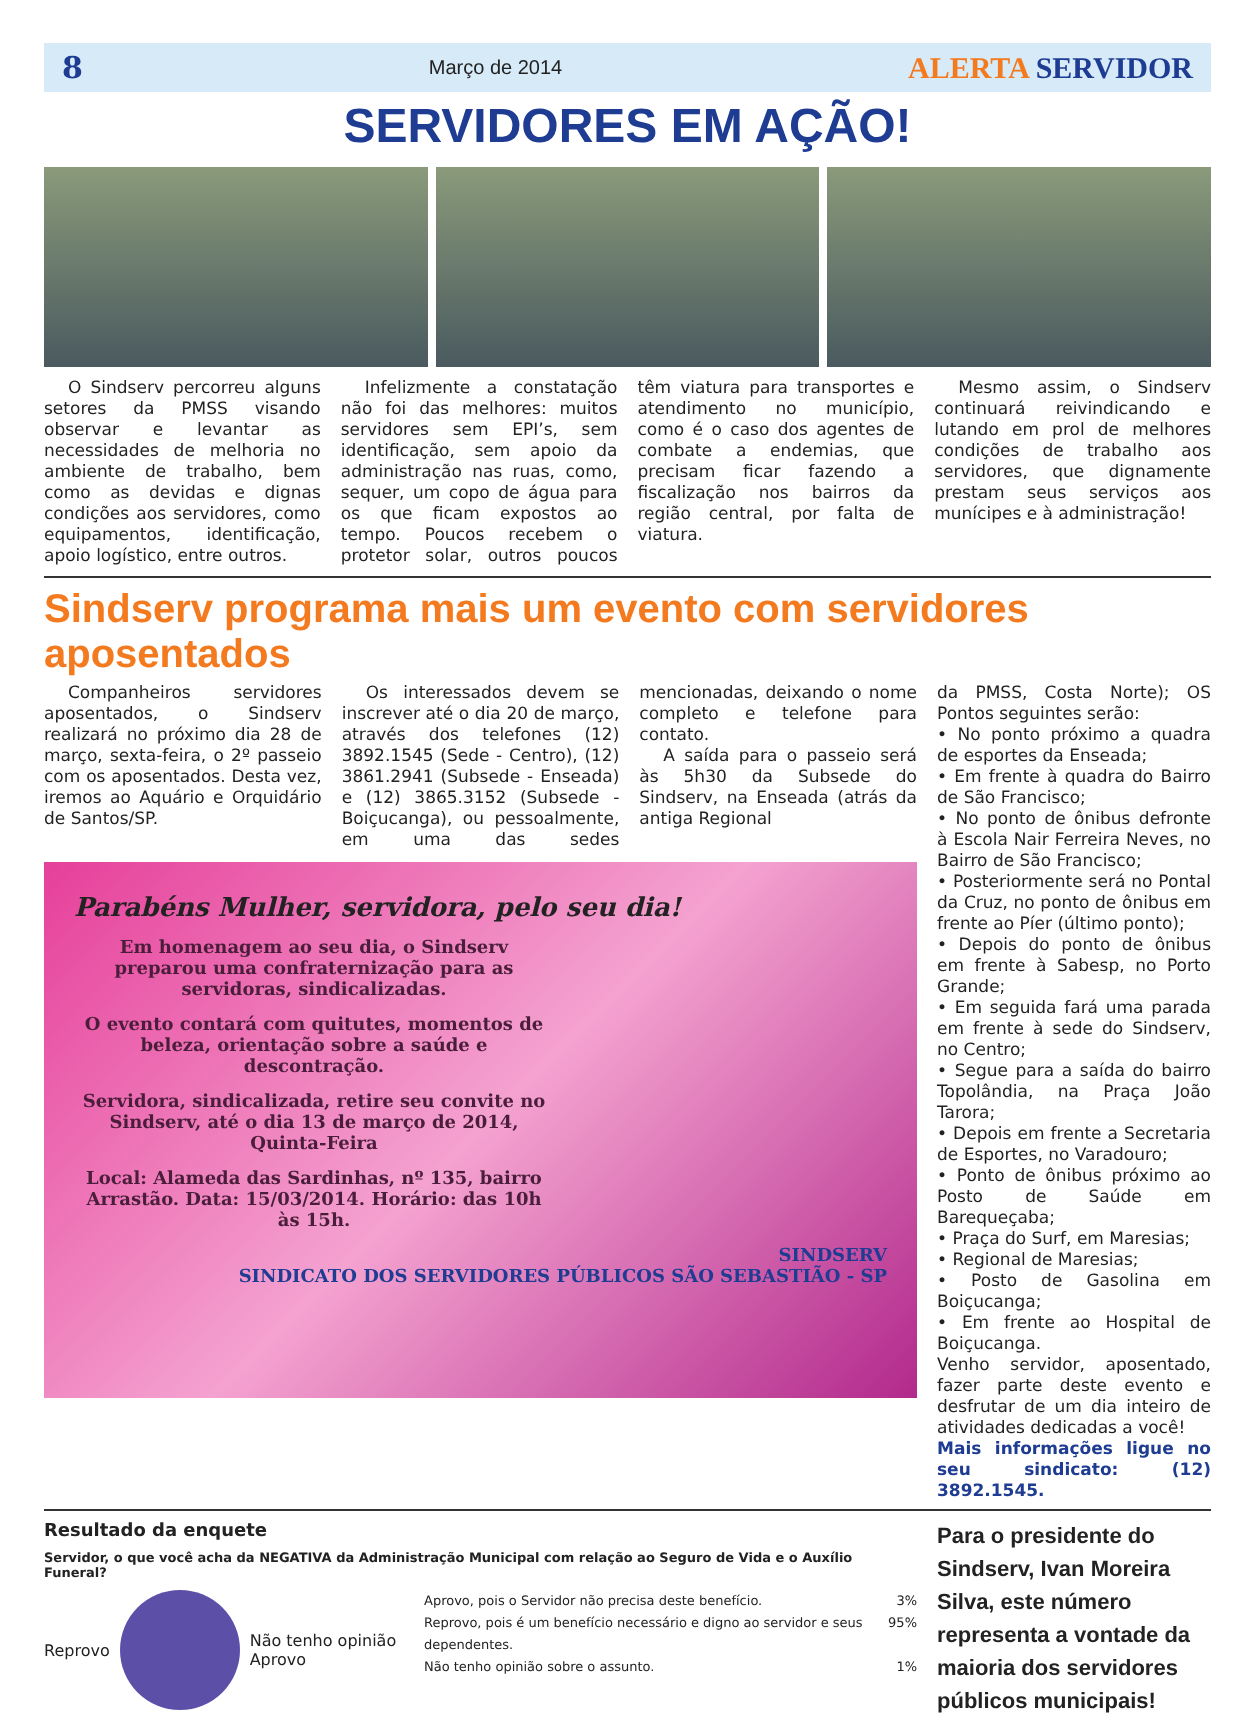8 Março de 2014 ALERTA SERVIDOR
SERVIDORES EM AÇÃO!
O Sindserv percorreu alguns setores da PMSS visando observar e levantar as necessidades de melhoria no ambiente de trabalho, bem como as devidas e dignas condições aos servidores, como equipamentos, identificação, apoio logístico, entre outros.
Infelizmente a constatação não foi das melhores: muitos servidores sem EPI’s, sem identificação, sem apoio da administração nas ruas, como, sequer, um copo de água para os que ficam expostos ao tempo. Poucos recebem o protetor solar, outros poucos têm viatura para transportes e atendimento no município, como é o caso dos agentes de combate a endemias, que precisam ficar fazendo a fiscalização nos bairros da região central, por falta de viatura.
Mesmo assim, o Sindserv continuará reivindicando e lutando em prol de melhores condições de trabalho aos servidores, que dignamente prestam seus serviços aos munícipes e à administração!
Sindserv programa mais um evento com servidores aposentados
Companheiros servidores aposentados, o Sindserv realizará no próximo dia 28 de março, sexta-feira, o 2º passeio com os aposentados. Desta vez, iremos ao Aquário e Orquidário de Santos/SP.
Os interessados devem se inscrever até o dia 20 de março, através dos telefones (12) 3892.1545 (Sede - Centro), (12) 3861.2941 (Subsede - Enseada) e (12) 3865.3152 (Subsede - Boiçucanga), ou pessoalmente, em uma das sedes mencionadas, deixando o nome completo e telefone para contato.
A saída para o passeio será às 5h30 da Subsede do Sindserv, na Enseada (atrás da antiga Regional
Parabéns Mulher, servidora, pelo seu dia!
Em homenagem ao seu dia, o Sindserv preparou uma confraternização para as servidoras, sindicalizadas.
O evento contará com quitutes, momentos de beleza, orientação sobre a saúde e descontração.
Servidora, sindicalizada, retire seu convite no Sindserv, até o dia 13 de março de 2014, Quinta-Feira
Local: Alameda das Sardinhas, nº 135, bairro Arrastão. Data: 15/03/2014. Horário: das 10h às 15h.
SINDSERV
SINDICATO DOS SERVIDORES PÚBLICOS SÃO SEBASTIÃO - SP
da PMSS, Costa Norte); OS Pontos seguintes serão:
• No ponto próximo a quadra de esportes da Enseada;
• Em frente à quadra do Bairro de São Francisco;
• No ponto de ônibus defronte à Escola Nair Ferreira Neves, no Bairro de São Francisco;
• Posteriormente será no Pontal da Cruz, no ponto de ônibus em frente ao Píer (último ponto);
• Depois do ponto de ônibus em frente à Sabesp, no Porto Grande;
• Em seguida fará uma parada em frente à sede do Sindserv, no Centro;
• Segue para a saída do bairro Topolândia, na Praça João Tarora;
• Depois em frente a Secretaria de Esportes, no Varadouro;
• Ponto de ônibus próximo ao Posto de Saúde em Barequeçaba;
• Praça do Surf, em Maresias;
• Regional de Maresias;
• Posto de Gasolina em Boiçucanga;
• Em frente ao Hospital de Boiçucanga.
Venho servidor, aposentado, fazer parte deste evento e desfrutar de um dia inteiro de atividades dedicadas a você!
Mais informações ligue no seu sindicato: (12) 3892.1545.
Resultado da enquete
Servidor, o que você acha da NEGATIVA da Administração Municipal com relação ao Seguro de Vida e o Auxílio Funeral?
Reprovo
Não tenho opinião
Aprovo
Aprovo, pois o Servidor não precisa deste benefício. 3%
Reprovo, pois é um benefício necessário e digno ao servidor e seus dependentes. 95%
Não tenho opinião sobre o assunto. 1%
Para o presidente do Sindserv, Ivan Moreira Silva, este número representa a vontade da maioria dos servidores públicos municipais!